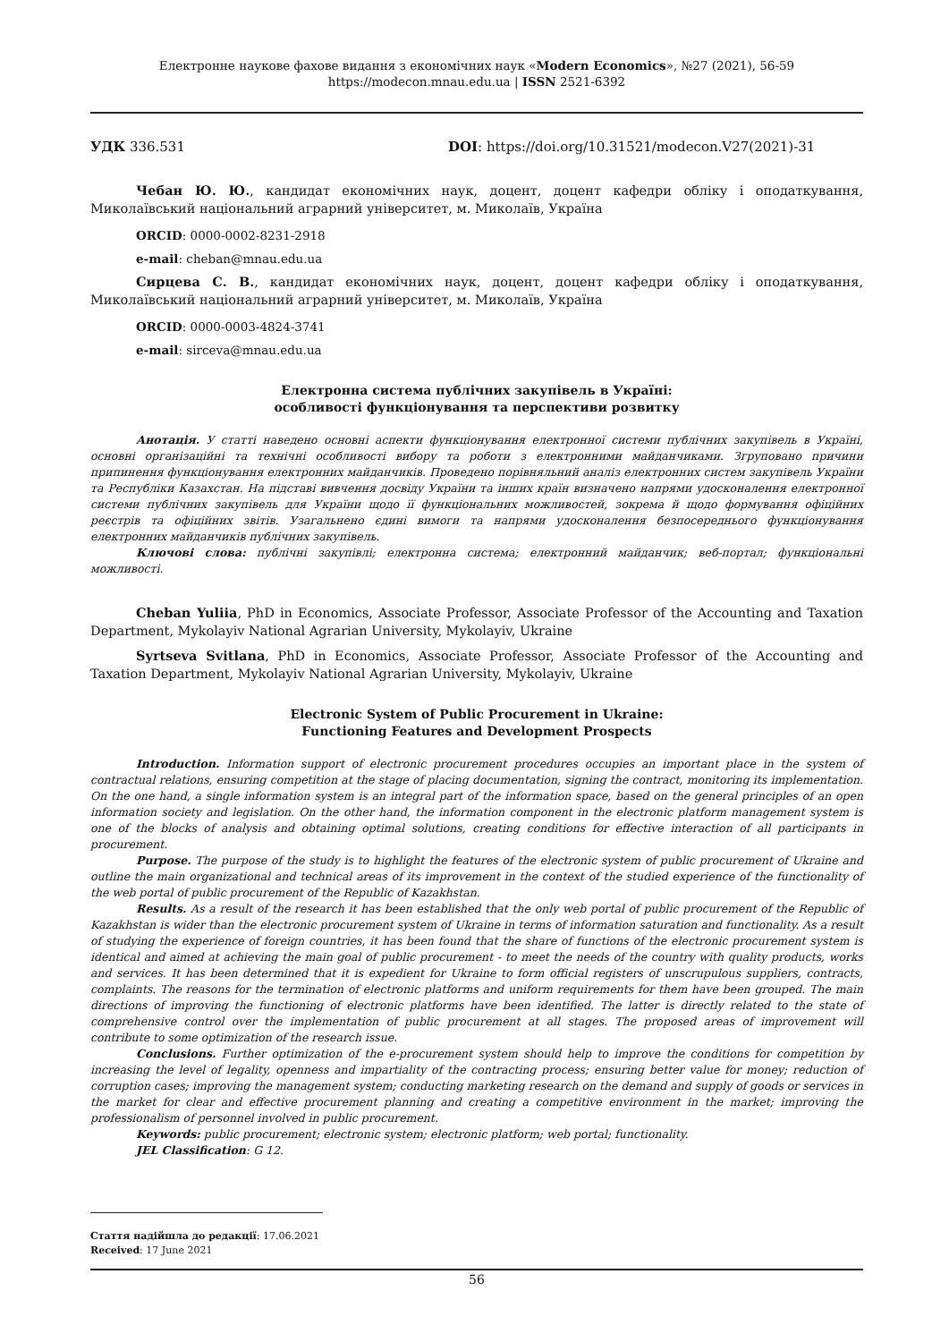Електронне наукове фахове видання з економічних наук «Modern Economics», №27 (2021), 56-59
https://modecon.mnau.edu.ua | ISSN 2521-6392
УДК 336.531 DOI: https://doi.org/10.31521/modecon.V27(2021)-31
Чебан Ю. Ю., кандидат економічних наук, доцент, доцент кафедри обліку і оподаткування, Миколаївський національний аграрний університет, м. Миколаїв, Україна
ORCID: 0000-0002-8231-2918
e-mail: cheban@mnau.edu.ua
Сирцева С. В., кандидат економічних наук, доцент, доцент кафедри обліку і оподаткування, Миколаївський національний аграрний університет, м. Миколаїв, Україна
ORCID: 0000-0003-4824-3741
e-mail: sirceva@mnau.edu.ua
Електронна система публічних закупівель в Україні:
особливості функціонування та перспективи розвитку
Анотація. У статті наведено основні аспекти функціонування електронної системи публічних закупівель в Україні, основні організаційні та технічні особливості вибору та роботи з електронними майданчиками. Згруповано причини припинення функціонування електронних майданчиків. Проведено порівняльний аналіз електронних систем закупівель України та Республіки Казахстан. На підставі вивчення досвіду України та інших країн визначено напрями удосконалення електронної системи публічних закупівель для України щодо її функціональних можливостей, зокрема й щодо формування офіційних реєстрів та офіційних звітів. Узагальнено єдині вимоги та напрями удосконалення безпосереднього функціонування електронних майданчиків публічних закупівель.
Ключові слова: публічні закупівлі; електронна система; електронний майданчик; веб-портал; функціональні можливості.
Cheban Yuliia, PhD in Economics, Associate Professor, Associate Professor of the Accounting and Taxation Department, Mykolayiv National Agrarian University, Mykolayiv, Ukraine
Syrtseva Svitlana, PhD in Economics, Associate Professor, Associate Professor of the Accounting and Taxation Department, Mykolayiv National Agrarian University, Mykolayiv, Ukraine
Electronic System of Public Procurement in Ukraine:
Functioning Features and Development Prospects
Introduction. Information support of electronic procurement procedures occupies an important place in the system of contractual relations, ensuring competition at the stage of placing documentation, signing the contract, monitoring its implementation. On the one hand, a single information system is an integral part of the information space, based on the general principles of an open information society and legislation. On the other hand, the information component in the electronic platform management system is one of the blocks of analysis and obtaining optimal solutions, creating conditions for effective interaction of all participants in procurement.
Purpose. The purpose of the study is to highlight the features of the electronic system of public procurement of Ukraine and outline the main organizational and technical areas of its improvement in the context of the studied experience of the functionality of the web portal of public procurement of the Republic of Kazakhstan.
Results. As a result of the research it has been established that the only web portal of public procurement of the Republic of Kazakhstan is wider than the electronic procurement system of Ukraine in terms of information saturation and functionality. As a result of studying the experience of foreign countries, it has been found that the share of functions of the electronic procurement system is identical and aimed at achieving the main goal of public procurement - to meet the needs of the country with quality products, works and services. It has been determined that it is expedient for Ukraine to form official registers of unscrupulous suppliers, contracts, complaints. The reasons for the termination of electronic platforms and uniform requirements for them have been grouped. The main directions of improving the functioning of electronic platforms have been identified. The latter is directly related to the state of comprehensive control over the implementation of public procurement at all stages. The proposed areas of improvement will contribute to some optimization of the research issue.
Conclusions. Further optimization of the e-procurement system should help to improve the conditions for competition by increasing the level of legality, openness and impartiality of the contracting process; ensuring better value for money; reduction of corruption cases; improving the management system; conducting marketing research on the demand and supply of goods or services in the market for clear and effective procurement planning and creating a competitive environment in the market; improving the professionalism of personnel involved in public procurement.
Keywords: public procurement; electronic system; electronic platform; web portal; functionality.
JEL Classification: G 12.
Стаття надійшла до редакції: 17.06.2021
Received: 17 June 2021
56